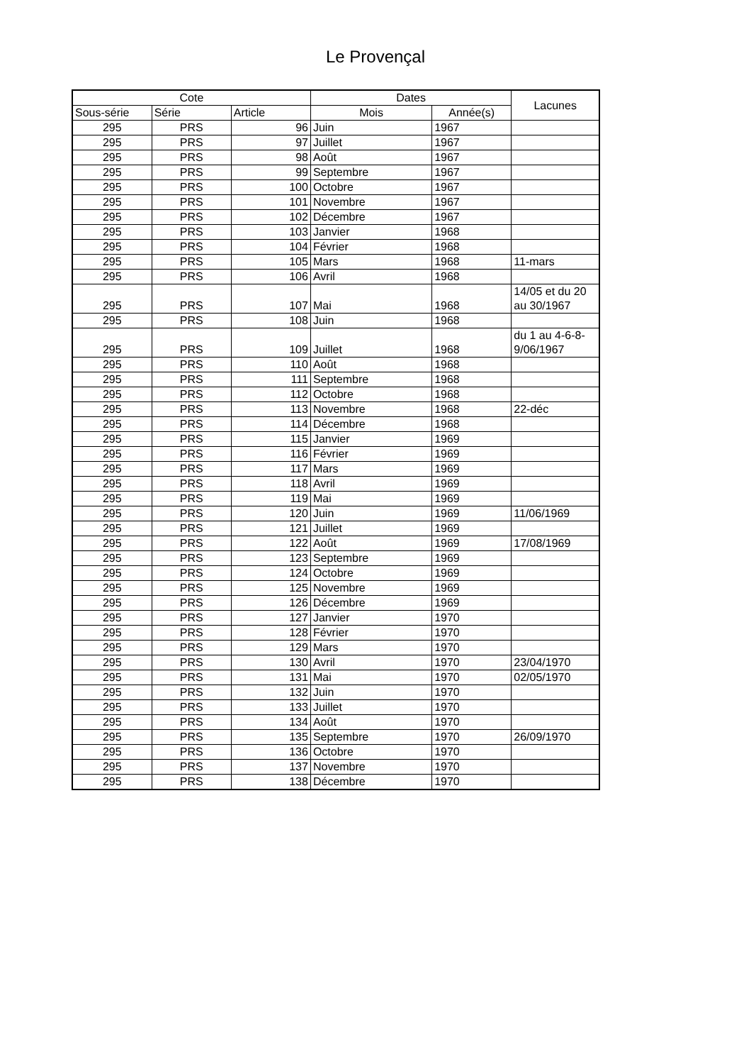Le Provençal
| Cote | | | Dates | | Lacunes |
| --- | --- | --- | --- | --- | --- |
| Sous-série | Série | Article | Mois | Année(s) | |
| 295 | PRS | 96 | Juin | 1967 | |
| 295 | PRS | 97 | Juillet | 1967 | |
| 295 | PRS | 98 | Août | 1967 | |
| 295 | PRS | 99 | Septembre | 1967 | |
| 295 | PRS | 100 | Octobre | 1967 | |
| 295 | PRS | 101 | Novembre | 1967 | |
| 295 | PRS | 102 | Décembre | 1967 | |
| 295 | PRS | 103 | Janvier | 1968 | |
| 295 | PRS | 104 | Février | 1968 | |
| 295 | PRS | 105 | Mars | 1968 | 11-mars |
| 295 | PRS | 106 | Avril | 1968 | |
| 295 | PRS | 107 | Mai | 1968 | 14/05 et du 20 au 30/1967 |
| 295 | PRS | 108 | Juin | 1968 | |
| 295 | PRS | 109 | Juillet | 1968 | du 1 au 4-6-8-9/06/1967 |
| 295 | PRS | 110 | Août | 1968 | |
| 295 | PRS | 111 | Septembre | 1968 | |
| 295 | PRS | 112 | Octobre | 1968 | |
| 295 | PRS | 113 | Novembre | 1968 | 22-déc |
| 295 | PRS | 114 | Décembre | 1968 | |
| 295 | PRS | 115 | Janvier | 1969 | |
| 295 | PRS | 116 | Février | 1969 | |
| 295 | PRS | 117 | Mars | 1969 | |
| 295 | PRS | 118 | Avril | 1969 | |
| 295 | PRS | 119 | Mai | 1969 | |
| 295 | PRS | 120 | Juin | 1969 | 11/06/1969 |
| 295 | PRS | 121 | Juillet | 1969 | |
| 295 | PRS | 122 | Août | 1969 | 17/08/1969 |
| 295 | PRS | 123 | Septembre | 1969 | |
| 295 | PRS | 124 | Octobre | 1969 | |
| 295 | PRS | 125 | Novembre | 1969 | |
| 295 | PRS | 126 | Décembre | 1969 | |
| 295 | PRS | 127 | Janvier | 1970 | |
| 295 | PRS | 128 | Février | 1970 | |
| 295 | PRS | 129 | Mars | 1970 | |
| 295 | PRS | 130 | Avril | 1970 | 23/04/1970 |
| 295 | PRS | 131 | Mai | 1970 | 02/05/1970 |
| 295 | PRS | 132 | Juin | 1970 | |
| 295 | PRS | 133 | Juillet | 1970 | |
| 295 | PRS | 134 | Août | 1970 | |
| 295 | PRS | 135 | Septembre | 1970 | 26/09/1970 |
| 295 | PRS | 136 | Octobre | 1970 | |
| 295 | PRS | 137 | Novembre | 1970 | |
| 295 | PRS | 138 | Décembre | 1970 | |